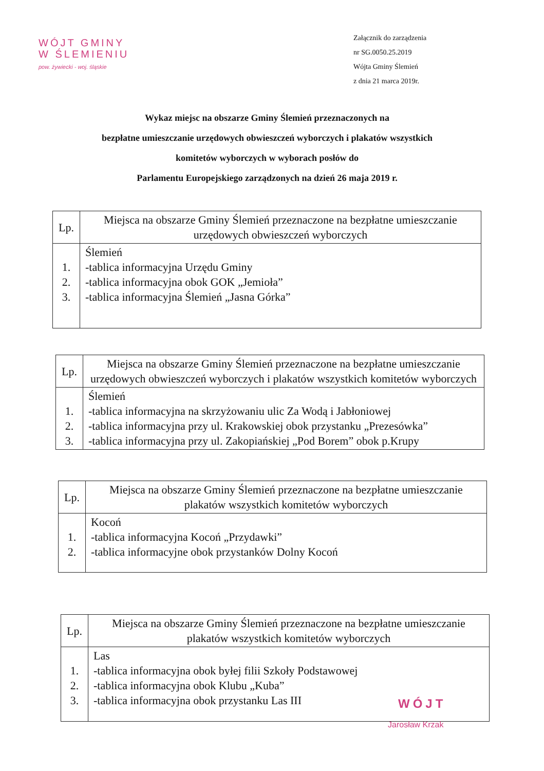WÓJT GMINY
W ŚLEMIENIU
pow. żywiecki - woj. śląskie
Załącznik do zarządzenia
nr SG.0050.25.2019
Wójta Gminy Ślemień
z dnia 21 marca 2019r.
Wykaz miejsc na obszarze Gminy Ślemień przeznaczonych na
bezpłatne umieszczanie urzędowych obwieszczeń wyborczych i plakatów wszystkich
komitetów wyborczych w wyborach posłów do
Parlamentu Europejskiego zarządzonych na dzień 26 maja 2019 r.
| Lp. | Miejsca na obszarze Gminy Ślemień przeznaczone na bezpłatne umieszczanie urzędowych obwieszczeń wyborczych |
| --- | --- |
| 1. 2. 3. | Ślemień -tablica informacyjna Urzędu Gminy -tablica informacyjna obok GOK „Jemioła” -tablica informacyjna Ślemień „Jasna Górka” |
| Lp. | Miejsca na obszarze Gminy Ślemień przeznaczone na bezpłatne umieszczanie urzędowych obwieszczeń wyborczych i plakatów wszystkich komitetów wyborczych |
| --- | --- |
| 1. 2. 3. | Ślemień -tablica informacyjna na skrzyżowaniu ulic Za Wodą i Jabłoniowej -tablica informacyjna przy ul. Krakowskiej obok przystanku „Prezesówka” -tablica informacyjna przy ul. Zakopiańskiej „Pod Borem” obok p.Krupy |
| Lp. | Miejsca na obszarze Gminy Ślemień przeznaczone na bezpłatne umieszczanie plakatów wszystkich komitetów wyborczych |
| --- | --- |
| 1. 2. | Kocoń -tablica informacyjna Kocoń „Przydawki” -tablica informacyjne obok przystanków Dolny Kocoń |
| Lp. | Miejsca na obszarze Gminy Ślemień przeznaczone na bezpłatne umieszczanie plakatów wszystkich komitetów wyborczych |
| --- | --- |
| 1. 2. 3. | Las -tablica informacyjna obok byłej filii Szkoły Podstawowej -tablica informacyjna obok Klubu „Kuba” -tablica informacyjna obok przystanku Las III |
WÓJT
Jarosław Krzak